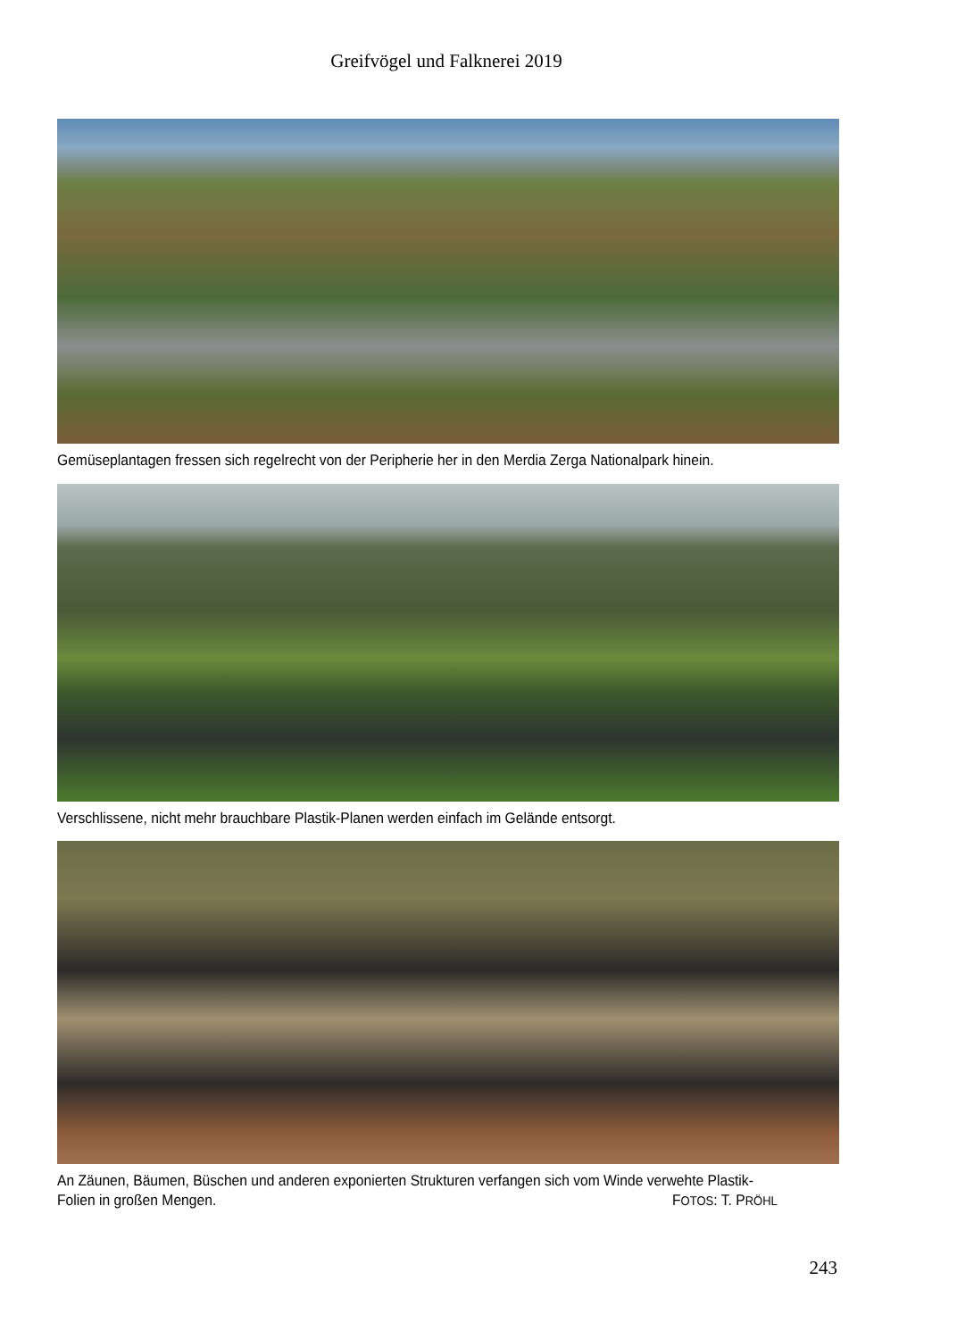Greifvögel und Falknerei 2019
Gemüseplantagen fressen sich regelrecht von der Peripherie her in den Merdia Zerga Nationalpark hinein.
Verschlissene, nicht mehr brauchbare Plastik-Planen werden einfach im Gelände entsorgt.
An Zäunen, Bäumen, Büschen und anderen exponierten Strukturen verfangen sich vom Winde verwehte Plastik-
Folien in großen Mengen. FOTOS: T. PRÖHL
243